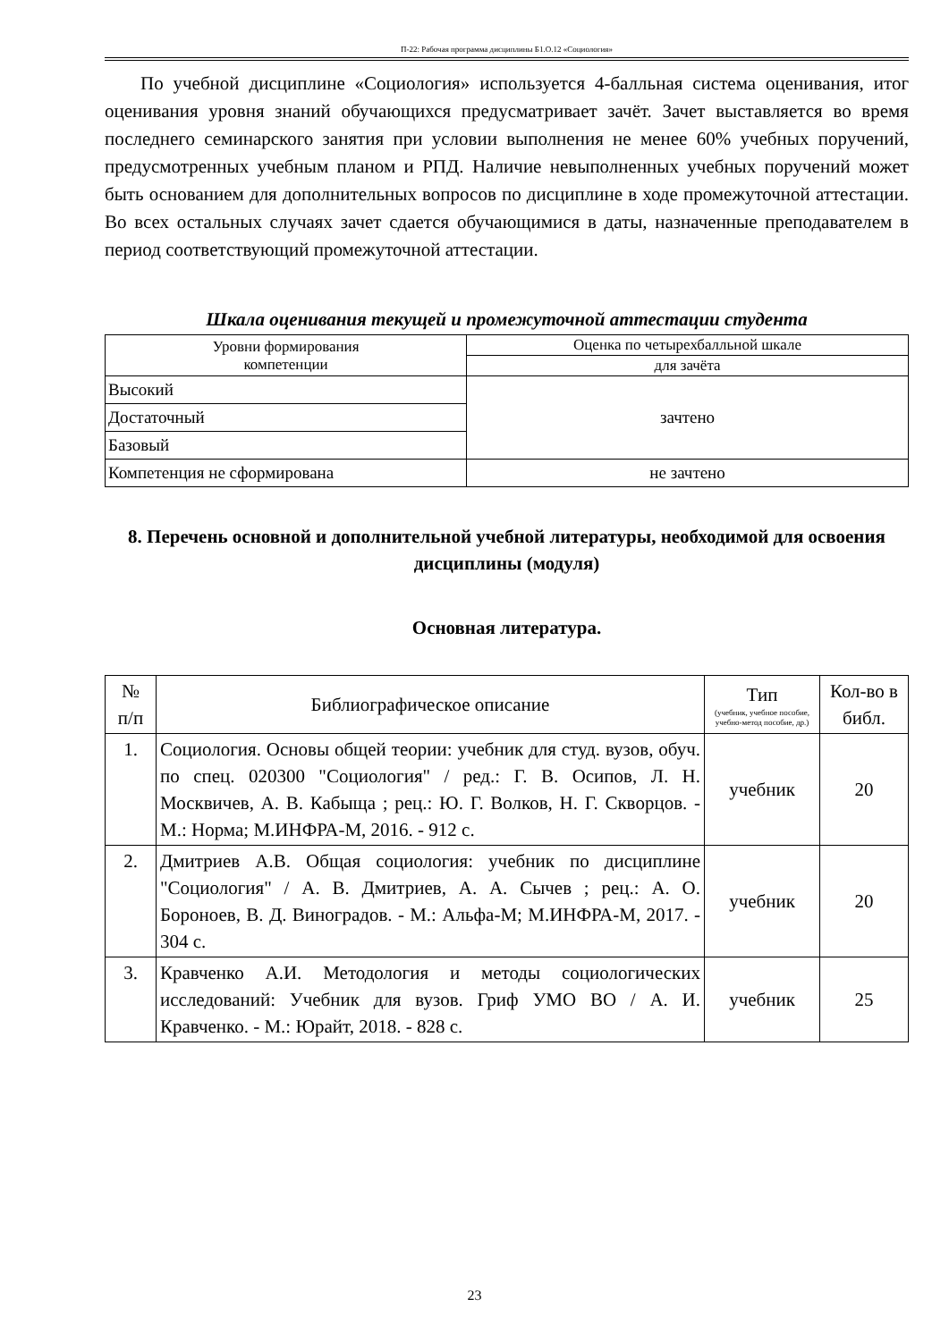П-22: Рабочая программа дисциплины Б1.О.12 «Социология»
По учебной дисциплине «Социология» используется 4-балльная система оценивания, итог оценивания уровня знаний обучающихся предусматривает зачёт. Зачет выставляется во время последнего семинарского занятия при условии выполнения не менее 60% учебных поручений, предусмотренных учебным планом и РПД. Наличие невыполненных учебных поручений может быть основанием для дополнительных вопросов по дисциплине в ходе промежуточной аттестации. Во всех остальных случаях зачет сдается обучающимися в даты, назначенные преподавателем в период соответствующий промежуточной аттестации.
Шкала оценивания текущей и промежуточной аттестации студента
| Уровни формирования компетенции | Оценка по четырехбалльной шкале |
| --- | --- |
| | для зачёта |
| Высокий | зачтено |
| Достаточный | |
| Базовый | |
| Компетенция не сформирована | не зачтено |
8. Перечень основной и дополнительной учебной литературы, необходимой для освоения дисциплины (модуля)
Основная литература.
| № п/п | Библиографическое описание | Тип (учебник, учебное пособие, учебно-метод пособие, др.) | Кол-во в библ. |
| 1. | Социология. Основы общей теории: учебник для студ. вузов, обуч. по спец. 020300 "Социология" / ред.: Г. В. Осипов, Л. Н. Москвичев, А. В. Кабыща ; рец.: Ю. Г. Волков, Н. Г. Скворцов. - М.: Норма; М.ИНФРА-М, 2016. - 912 с. | учебник | 20 |
| 2. | Дмитриев А.В. Общая социология: учебник по дисциплине "Социология" / А. В. Дмитриев, А. А. Сычев ; рец.: А. О. Бороноев, В. Д. Виноградов. - М.: Альфа-М; М.ИНФРА-М, 2017. - 304 с. | учебник | 20 |
| 3. | Кравченко А.И. Методология и методы социологических исследований: Учебник для вузов. Гриф УМО ВО / А. И. Кравченко. - М.: Юрайт, 2018. - 828 с. | учебник | 25 |
23